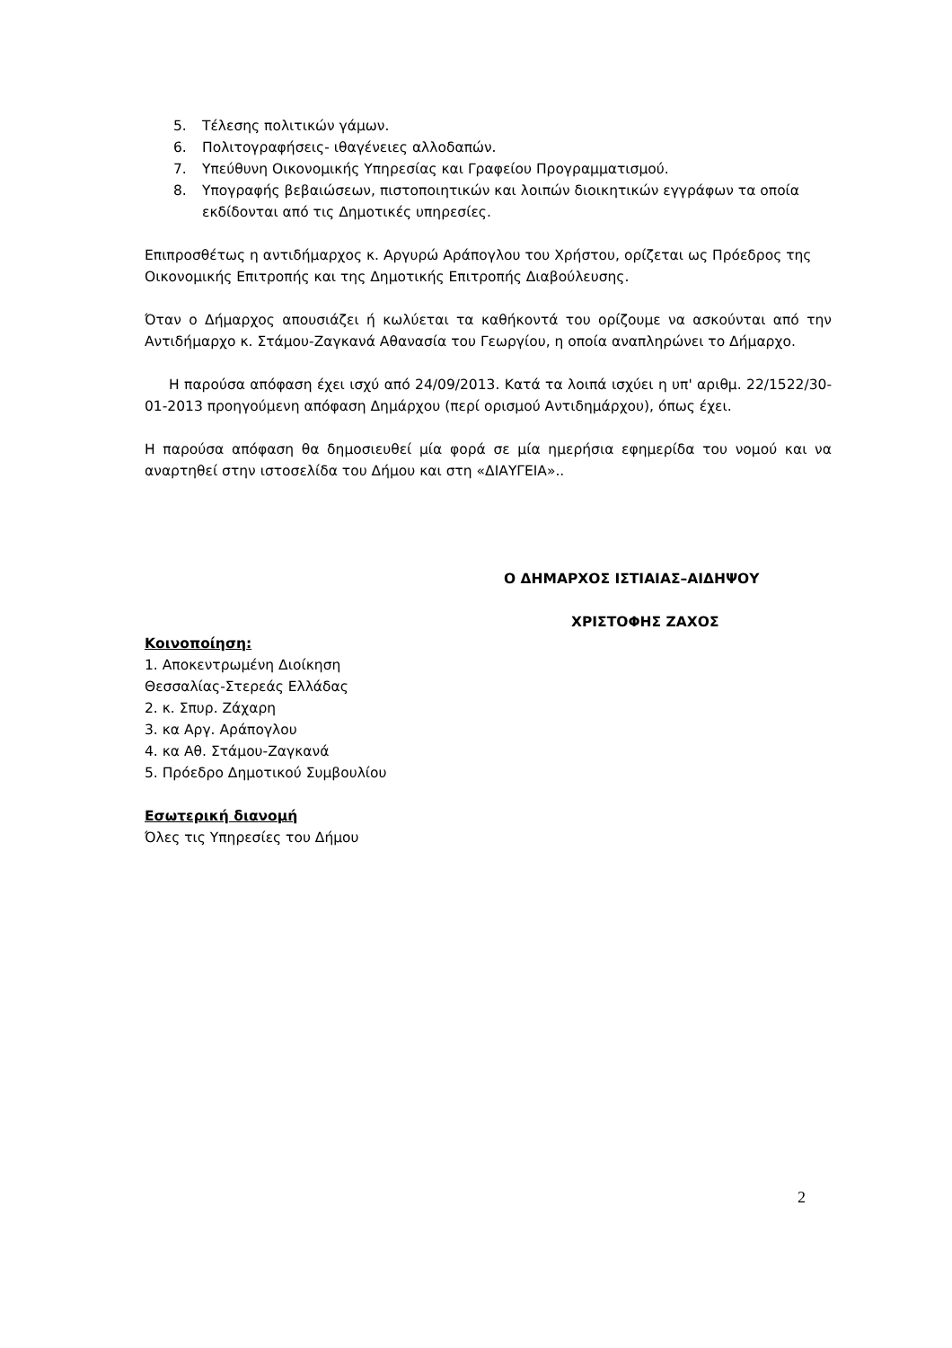5. Τέλεσης πολιτικών γάμων.
6. Πολιτογραφήσεις- ιθαγένειες αλλοδαπών.
7. Υπεύθυνη Οικονομικής Υπηρεσίας και Γραφείου Προγραμματισμού.
8. Υπογραφής βεβαιώσεων, πιστοποιητικών και λοιπών διοικητικών εγγράφων τα οποία εκδίδονται από τις Δημοτικές υπηρεσίες.
Επιπροσθέτως η αντιδήμαρχος κ. Αργυρώ Αράπογλου του Χρήστου, ορίζεται ως Πρόεδρος της Οικονομικής Επιτροπής και της Δημοτικής Επιτροπής Διαβούλευσης.
Όταν ο Δήμαρχος απουσιάζει ή κωλύεται τα καθήκοντά του ορίζουμε να ασκούνται από την Αντιδήμαρχο κ. Στάμου-Ζαγκανά Αθανασία του Γεωργίου, η οποία αναπληρώνει το Δήμαρχο.
Η παρούσα απόφαση έχει ισχύ από 24/09/2013. Κατά τα λοιπά ισχύει η υπ' αριθμ. 22/1522/30-01-2013 προηγούμενη απόφαση Δημάρχου (περί ορισμού Αντιδημάρχου), όπως έχει.
Η παρούσα απόφαση θα δημοσιευθεί μία φορά σε μία ημερήσια εφημερίδα του νομού και να αναρτηθεί στην ιστοσελίδα του Δήμου και στη «ΔΙΑΥΓΕΙΑ»..
Ο ΔΗΜΑΡΧΟΣ ΙΣΤΙΑΙΑΣ–ΑΙΔΗΨΟΥ
ΧΡΙΣΤΟΦΗΣ ΖΑΧΟΣ
Κοινοποίηση:
1. Αποκεντρωμένη Διοίκηση
Θεσσαλίας-Στερεάς Ελλάδας
2. κ. Σπυρ. Ζάχαρη
3. κα Αργ. Αράπογλου
4. κα Αθ. Στάμου-Ζαγκανά
5. Πρόεδρο Δημοτικού Συμβουλίου
Εσωτερική διανομή
Όλες τις Υπηρεσίες του Δήμου
2